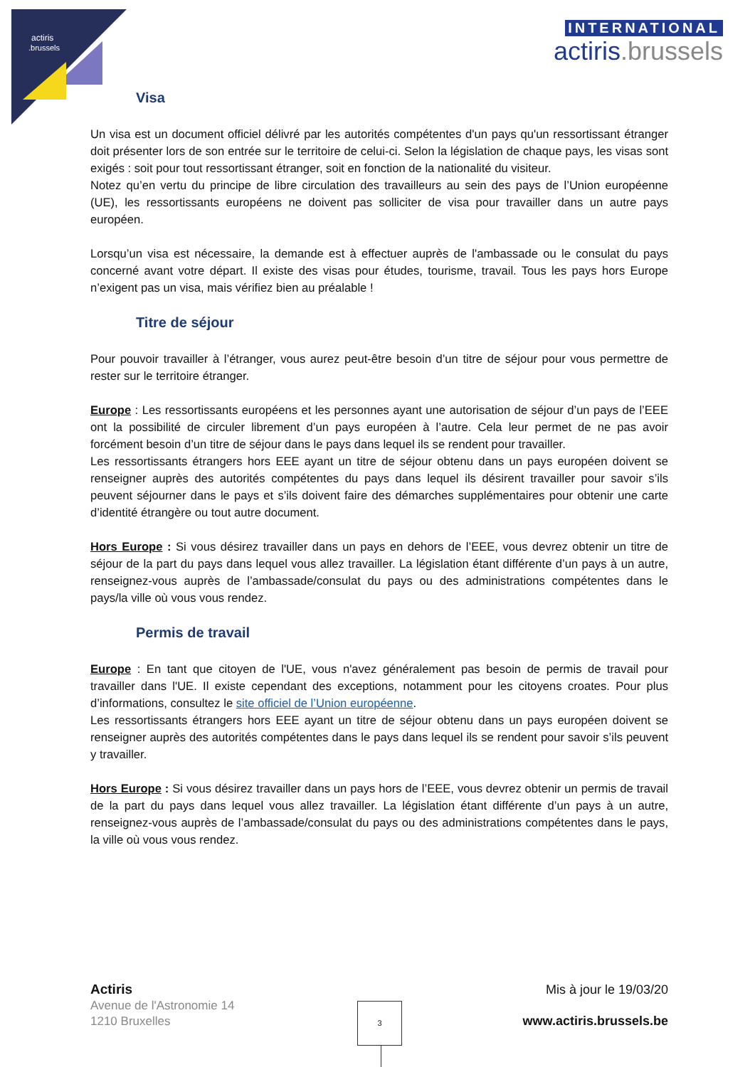actiris
.brussels
INTERNATIONAL
actiris.brussels
Visa
Un visa est un document officiel délivré par les autorités compétentes d'un pays qu'un ressortissant étranger doit présenter lors de son entrée sur le territoire de celui-ci. Selon la législation de chaque pays, les visas sont exigés : soit pour tout ressortissant étranger, soit en fonction de la nationalité du visiteur.
Notez qu’en vertu du principe de libre circulation des travailleurs au sein des pays de l’Union européenne (UE), les ressortissants européens ne doivent pas solliciter de visa pour travailler dans un autre pays européen.
Lorsqu’un visa est nécessaire, la demande est à effectuer auprès de l'ambassade ou le consulat du pays concerné avant votre départ. Il existe des visas pour études, tourisme, travail. Tous les pays hors Europe n’exigent pas un visa, mais vérifiez bien au préalable !
Titre de séjour
Pour pouvoir travailler à l’étranger, vous aurez peut-être besoin d’un titre de séjour pour vous permettre de rester sur le territoire étranger.
Europe : Les ressortissants européens et les personnes ayant une autorisation de séjour d’un pays de l’EEE ont la possibilité de circuler librement d’un pays européen à l’autre. Cela leur permet de ne pas avoir forcément besoin d’un titre de séjour dans le pays dans lequel ils se rendent pour travailler.
Les ressortissants étrangers hors EEE ayant un titre de séjour obtenu dans un pays européen doivent se renseigner auprès des autorités compétentes du pays dans lequel ils désirent travailler pour savoir s’ils peuvent séjourner dans le pays et s’ils doivent faire des démarches supplémentaires pour obtenir une carte d’identité étrangère ou tout autre document.
Hors Europe : Si vous désirez travailler dans un pays en dehors de l’EEE, vous devrez obtenir un titre de séjour de la part du pays dans lequel vous allez travailler. La législation étant différente d’un pays à un autre, renseignez-vous auprès de l’ambassade/consulat du pays ou des administrations compétentes dans le pays/la ville où vous vous rendez.
Permis de travail
Europe : En tant que citoyen de l'UE, vous n'avez généralement pas besoin de permis de travail pour travailler dans l'UE. Il existe cependant des exceptions, notamment pour les citoyens croates. Pour plus d’informations, consultez le site officiel de l’Union européenne.
Les ressortissants étrangers hors EEE ayant un titre de séjour obtenu dans un pays européen doivent se renseigner auprès des autorités compétentes dans le pays dans lequel ils se rendent pour savoir s’ils peuvent y travailler.
Hors Europe : Si vous désirez travailler dans un pays hors de l’EEE, vous devrez obtenir un permis de travail de la part du pays dans lequel vous allez travailler. La législation étant différente d’un pays à un autre, renseignez-vous auprès de l’ambassade/consulat du pays ou des administrations compétentes dans le pays, la ville où vous vous rendez.
Actiris
Avenue de l'Astronomie 14
1210 Bruxelles
Mis à jour le 19/03/20
www.actiris.brussels.be
3